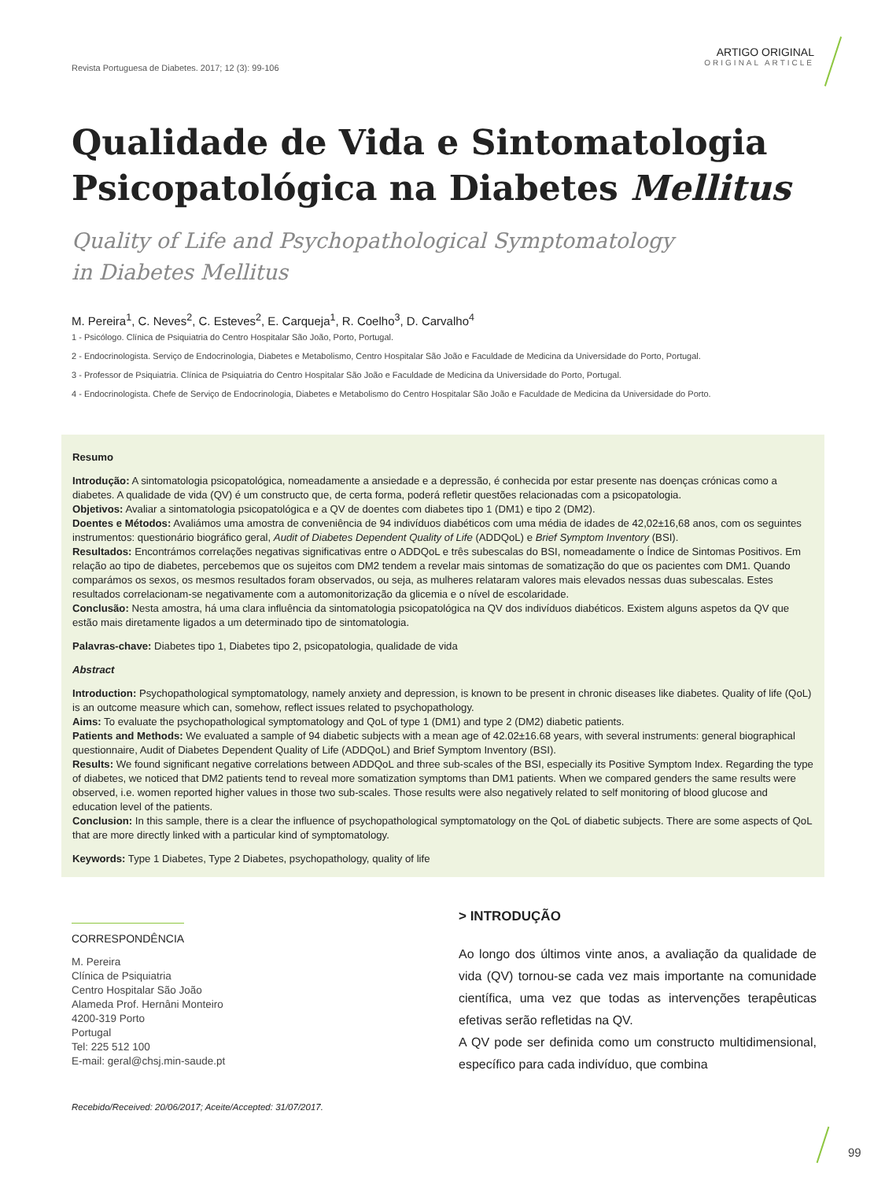Revista Portuguesa de Diabetes. 2017; 12 (3): 99-106
ARTIGO ORIGINAL
ORIGINAL ARTICLE
Qualidade de Vida e Sintomatologia
Psicopatológica na Diabetes Mellitus
Quality of Life and Psychopathological Symptomatology
in Diabetes Mellitus
M. Pereira<sup>1</sup>, C. Neves<sup>2</sup>, C. Esteves<sup>2</sup>, E. Carqueja<sup>1</sup>, R. Coelho<sup>3</sup>, D. Carvalho<sup>4</sup>
1 - Psicólogo. Clínica de Psiquiatria do Centro Hospitalar São João, Porto, Portugal.
2 - Endocrinologista. Serviço de Endocrinologia, Diabetes e Metabolismo, Centro Hospitalar São João e Faculdade de Medicina da Universidade do Porto, Portugal.
3 - Professor de Psiquiatria. Clínica de Psiquiatria do Centro Hospitalar São João e Faculdade de Medicina da Universidade do Porto, Portugal.
4 - Endocrinologista. Chefe de Serviço de Endocrinologia, Diabetes e Metabolismo do Centro Hospitalar São João e Faculdade de Medicina da Universidade do Porto.
Resumo
Introdução: A sintomatologia psicopatológica, nomeadamente a ansiedade e a depressão, é conhecida por estar presente nas doenças crónicas como a diabetes. A qualidade de vida (QV) é um constructo que, de certa forma, poderá refletir questões relacionadas com a psicopatologia.
Objetivos: Avaliar a sintomatologia psicopatológica e a QV de doentes com diabetes tipo 1 (DM1) e tipo 2 (DM2).
Doentes e Métodos: Avaliámos uma amostra de conveniência de 94 indivíduos diabéticos com uma média de idades de 42,02±16,68 anos, com os seguintes instrumentos: questionário biográfico geral, Audit of Diabetes Dependent Quality of Life (ADDQoL) e Brief Symptom Inventory (BSI).
Resultados: Encontrámos correlações negativas significativas entre o ADDQoL e três subescalas do BSI, nomeadamente o Índice de Sintomas Positivos. Em relação ao tipo de diabetes, percebemos que os sujeitos com DM2 tendem a revelar mais sintomas de somatização do que os pacientes com DM1. Quando comparámos os sexos, os mesmos resultados foram observados, ou seja, as mulheres relataram valores mais elevados nessas duas subescalas. Estes resultados correlacionam-se negativamente com a automonitorização da glicemia e o nível de escolaridade.
Conclusão: Nesta amostra, há uma clara influência da sintomatologia psicopatológica na QV dos indivíduos diabéticos. Existem alguns aspetos da QV que estão mais diretamente ligados a um determinado tipo de sintomatologia.
Palavras-chave: Diabetes tipo 1, Diabetes tipo 2, psicopatologia, qualidade de vida
Abstract
Introduction: Psychopathological symptomatology, namely anxiety and depression, is known to be present in chronic diseases like diabetes. Quality of life (QoL) is an outcome measure which can, somehow, reflect issues related to psychopathology.
Aims: To evaluate the psychopathological symptomatology and QoL of type 1 (DM1) and type 2 (DM2) diabetic patients.
Patients and Methods: We evaluated a sample of 94 diabetic subjects with a mean age of 42.02±16.68 years, with several instruments: general biographical questionnaire, Audit of Diabetes Dependent Quality of Life (ADDQoL) and Brief Symptom Inventory (BSI).
Results: We found significant negative correlations between ADDQoL and three sub-scales of the BSI, especially its Positive Symptom Index. Regarding the type of diabetes, we noticed that DM2 patients tend to reveal more somatization symptoms than DM1 patients. When we compared genders the same results were observed, i.e. women reported higher values in those two sub-scales. Those results were also negatively related to self monitoring of blood glucose and education level of the patients.
Conclusion: In this sample, there is a clear the influence of psychopathological symptomatology on the QoL of diabetic subjects. There are some aspects of QoL that are more directly linked with a particular kind of symptomatology.
Keywords: Type 1 Diabetes, Type 2 Diabetes, psychopathology, quality of life
CORRESPONDÊNCIA
M. Pereira
Clínica de Psiquiatria
Centro Hospitalar São João
Alameda Prof. Hernâni Monteiro
4200-319 Porto
Portugal
Tel: 225 512 100
E-mail: geral@chsj.min-saude.pt
Recebido/Received: 20/06/2017; Aceite/Accepted: 31/07/2017.
> INTRODUÇÃO
Ao longo dos últimos vinte anos, a avaliação da qualidade de vida (QV) tornou-se cada vez mais importante na comunidade científica, uma vez que todas as intervenções terapêuticas efetivas serão refletidas na QV.
A QV pode ser definida como um constructo multidimensional, específico para cada indivíduo, que combina
99